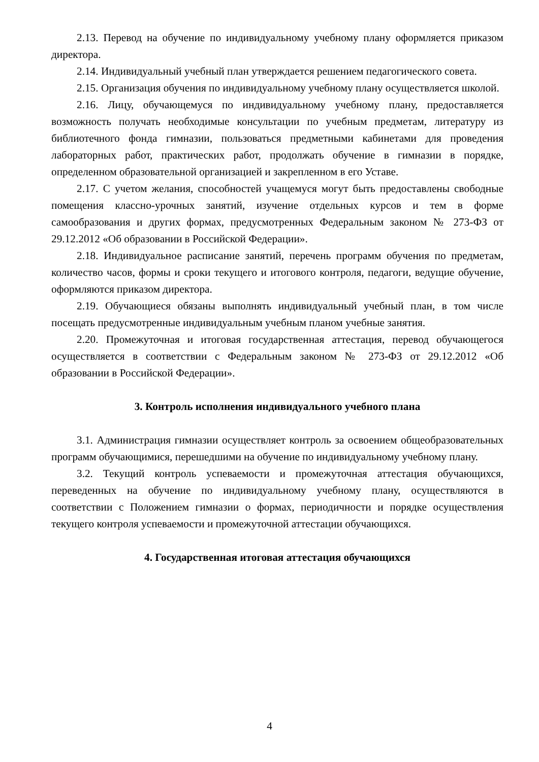2.13. Перевод на обучение по индивидуальному учебному плану оформляется приказом директора.
2.14. Индивидуальный учебный план утверждается решением педагогического совета.
2.15. Организация обучения по индивидуальному учебному плану осуществляется школой.
2.16. Лицу, обучающемуся по индивидуальному учебному плану, предоставляется возможность получать необходимые консультации по учебным предметам, литературу из библиотечного фонда гимназии, пользоваться предметными кабинетами для проведения лабораторных работ, практических работ, продолжать обучение в гимназии в порядке, определенном образовательной организацией и закрепленном в его Уставе.
2.17. С учетом желания, способностей учащемуся могут быть предоставлены свободные помещения классно-урочных занятий, изучение отдельных курсов и тем в форме самообразования и других формах, предусмотренных Федеральным законом № 273-ФЗ от 29.12.2012 «Об образовании в Российской Федерации».
2.18. Индивидуальное расписание занятий, перечень программ обучения по предметам, количество часов, формы и сроки текущего и итогового контроля, педагоги, ведущие обучение, оформляются приказом директора.
2.19. Обучающиеся обязаны выполнять индивидуальный учебный план, в том числе посещать предусмотренные индивидуальным учебным планом учебные занятия.
2.20. Промежуточная и итоговая государственная аттестация, перевод обучающегося осуществляется в соответствии с Федеральным законом № 273-ФЗ от 29.12.2012 «Об образовании в Российской Федерации».
3. Контроль исполнения индивидуального учебного плана
3.1. Администрация гимназии осуществляет контроль за освоением общеобразовательных программ обучающимися, перешедшими на обучение по индивидуальному учебному плану.
3.2. Текущий контроль успеваемости и промежуточная аттестация обучающихся, переведенных на обучение по индивидуальному учебному плану, осуществляются в соответствии с Положением гимназии о формах, периодичности и порядке осуществления текущего контроля успеваемости и промежуточной аттестации обучающихся.
4. Государственная итоговая аттестация обучающихся
4